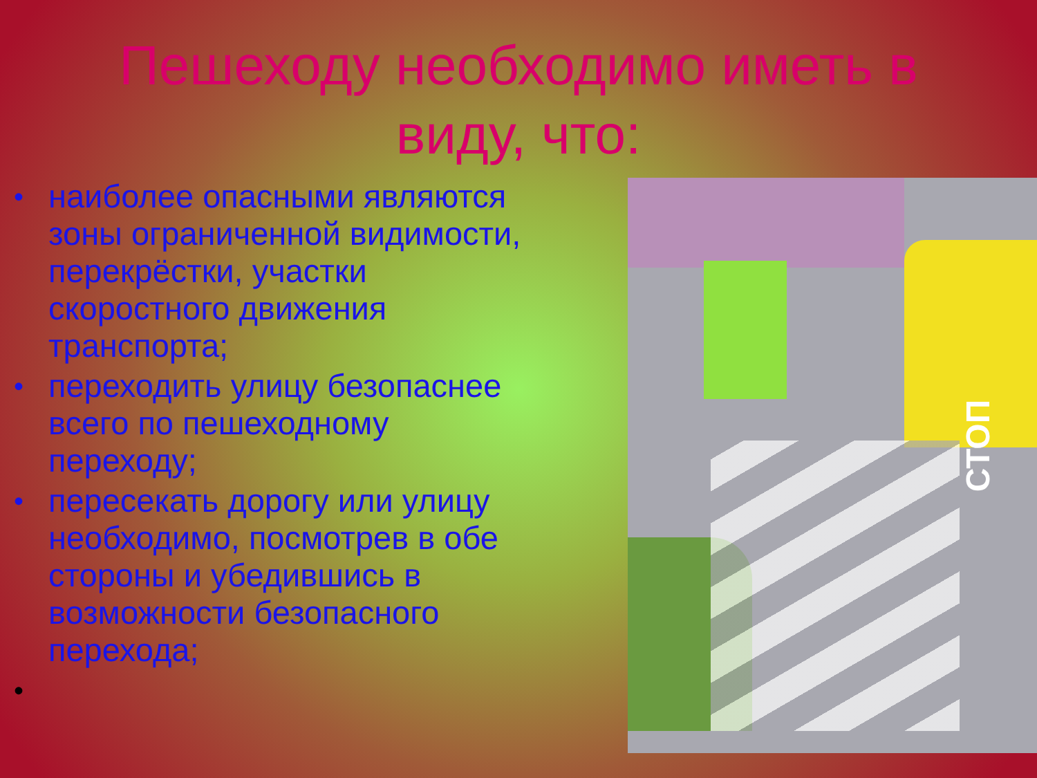Пешеходу необходимо иметь в виду, что:
• наиболее опасными являются зоны ограниченной видимости, перекрёстки, участки скоростного движения транспорта;
• переходить улицу безопаснее всего по пешеходному переходу;
• пересекать дорогу или улицу необходимо, посмотрев в обе стороны и убедившись в возможности безопасного перехода;
•
СТОП